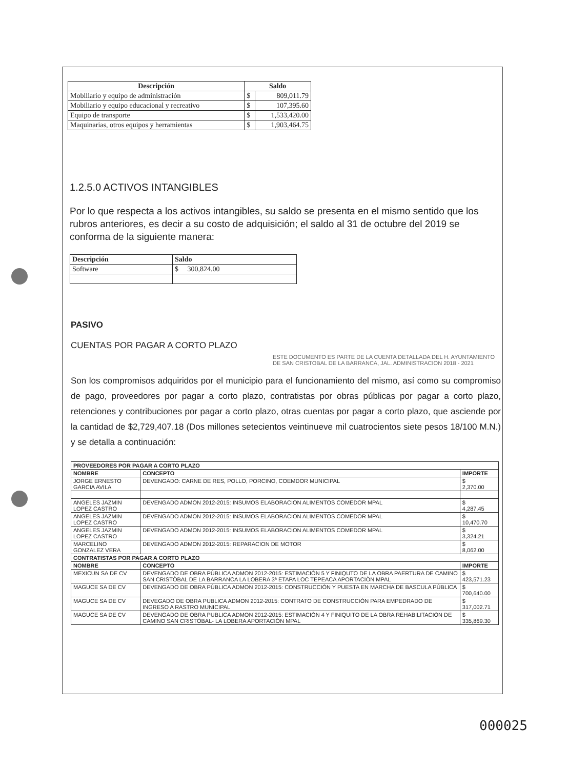| Descripción | Saldo | |
| --- | --- | --- |
| Mobiliario y equipo de administración | $ | 809,011.79 |
| Mobiliario y equipo educacional y recreativo | $ | 107,395.60 |
| Equipo de transporte | $ | 1,533,420.00 |
| Maquinarias, otros equipos y herramientas | $ | 1,903,464.75 |
1.2.5.0 ACTIVOS INTANGIBLES
Por lo que respecta a los activos intangibles, su saldo se presenta en el mismo sentido que los rubros anteriores, es decir a su costo de adquisición; el saldo al 31 de octubre del 2019 se conforma de la siguiente manera:
| Descripción | Saldo |
| --- | --- |
| Software | $ 300,824.00 |
PASIVO
CUENTAS POR PAGAR A CORTO PLAZO
ESTE DOCUMENTO ES PARTE DE LA CUENTA DETALLADA DEL H. AYUNTAMIENTO DE SAN CRISTOBAL DE LA BARRANCA, JAL. ADMINISTRACION 2018 - 2021
Son los compromisos adquiridos por el municipio para el funcionamiento del mismo, así como su compromiso de pago, proveedores por pagar a corto plazo, contratistas por obras públicas por pagar a corto plazo, retenciones y contribuciones por pagar a corto plazo, otras cuentas por pagar a corto plazo, que asciende por la cantidad de $2,729,407.18 (Dos millones setecientos veintinueve mil cuatrocientos siete pesos 18/100 M.N.) y se detalla a continuación:
| PROVEEDORES POR PAGAR A CORTO PLAZO | | |
| --- | --- | --- |
| NOMBRE | CONCEPTO | IMPORTE |
| JORGE ERNESTO GARCIA AVILA | DEVENGADO: CARNE DE RES, POLLO, PORCINO, COEMDOR MUNICIPAL | $ 2,370.00 |
| ANGELES JAZMIN LOPEZ CASTRO | DEVENGADO ADMON 2012-2015: INSUMOS ELABORACION ALIMENTOS COMEDOR MPAL | $ 4,287.45 |
| ANGELES JAZMIN LOPEZ CASTRO | DEVENGADO ADMON 2012-2015: INSUMOS ELABORACION ALIMENTOS COMEDOR MPAL | $ 10,470.70 |
| ANGELES JAZMIN LOPEZ CASTRO | DEVENGADO ADMON 2012-2015: INSUMOS ELABORACION ALIMENTOS COMEDOR MPAL | $ 3,324.21 |
| MARCELINO GONZALEZ VERA | DEVENGADO ADMON 2012-2015: REPARACION DE MOTOR | $ 8,062.00 |
| CONTRATISTAS POR PAGAR A CORTO PLAZO | | |
| NOMBRE | CONCEPTO | IMPORTE |
| MEXICUN SA DE CV | DEVENGADO DE OBRA PÙBLICA ADMON 2012-2015: ESTIMACIÒN 5 Y FINIQUTO DE LA OBRA PAERTURA DE CAMINO SAN CRISTÒBAL DE LA BARRANCA LA LOBERA 3ª ETAPA LOC TEPEACA APORTACIÒN MPAL | $ 423,571.23 |
| MAGUCE SA DE CV | DEVENGADO DE OBRA PÙBLICA ADMON 2012-2015: CONSTRUCCIÒN Y PUESTA EN MARCHA DE BASCULA PÙBLICA | $ 700,640.00 |
| MAGUCE SA DE CV | DEVEGADO DE OBRA PUBLICA ADMON 2012-2015: CONTRATO DE CONSTRUCCIÒN PARA EMPEDRADO DE INGRESO A RASTRO MUNICIPAL | $ 317,002.71 |
| MAGUCE SA DE CV | DEVENGADO DE OBRA PUBLICA ADMON 2012-2015: ESTIMACIÒN 4 Y FINIQUITO DE LA OBRA REHABILITACIÒN DE CAMINO SAN CRISTÒBAL- LA LOBERA APORTACIÒN MPAL | $ 335,869.30 |
000025